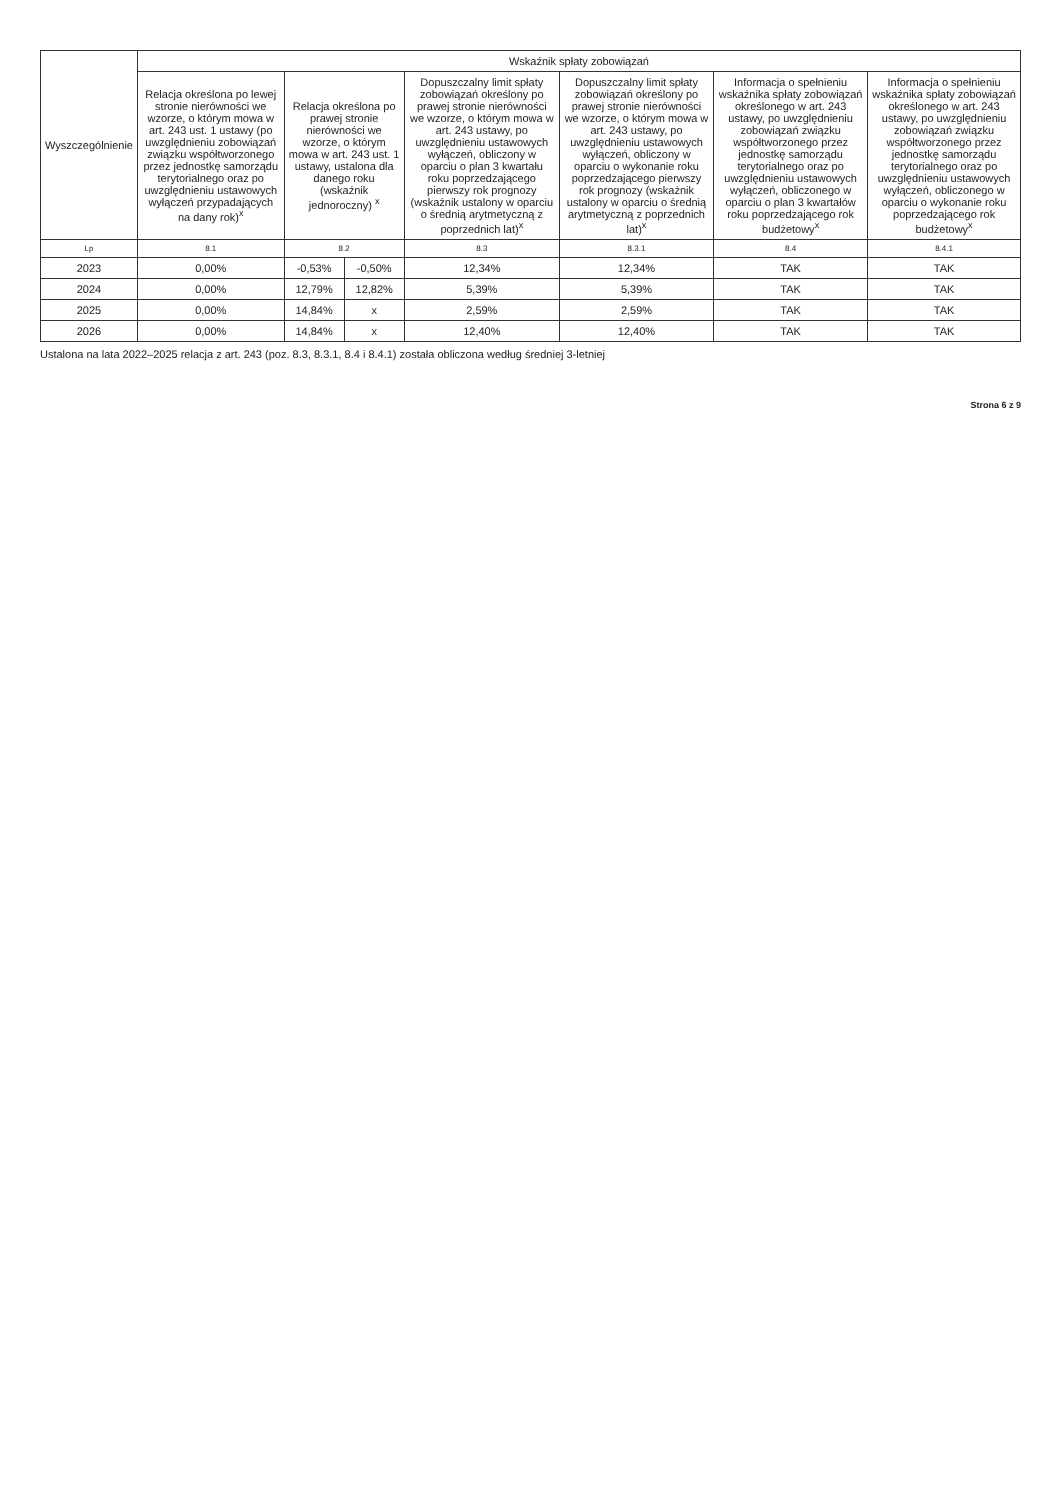| Wyszczególnienie | Wskaźnik spłaty zobowiązań | | | | | | |
| --- | --- | --- | --- | --- | --- | --- | --- |
| | Relacja określona po lewej stronie nierówności we wzorze, o którym mowa w art. 243 ust. 1 ustawy (po uwzględnieniu zobowiązań związku współtworzonego przez jednostkę samorządu terytorialnego oraz po uwzględnieniu ustawowych wyłączeń przypadających na dany rok)<sup>x</sup> | Relacja określona po prawej stronie nierówności we wzorze, o którym mowa w art. 243 ust. 1 ustawy, ustalona dla danego roku (wskaźnik jednoroczny) <sup>x</sup> | | Dopuszczalny limit spłaty zobowiązań określony po prawej stronie nierówności we wzorze, o którym mowa w art. 243 ustawy, po uwzględnieniu ustawowych wyłączeń, obliczony w oparciu o plan 3 kwartału roku poprzedzającego pierwszy rok prognozy (wskaźnik ustalony w oparciu o średnią arytmetyczną z poprzednich lat)<sup>x</sup> | Dopuszczalny limit spłaty zobowiązań określony po prawej stronie nierówności we wzorze, o którym mowa w art. 243 ustawy, po uwzględnieniu ustawowych wyłączeń, obliczony w oparciu o wykonanie roku poprzedzającego pierwszy rok prognozy (wskaźnik ustalony w oparciu o średnią arytmetyczną z poprzednich lat)<sup>x</sup> | Informacja o spełnieniu wskaźnika spłaty zobowiązań określonego w art. 243 ustawy, po uwzględnieniu zobowiązań związku współtworzonego przez jednostkę samorządu terytorialnego oraz po uwzględnieniu ustawowych wyłączeń, obliczonego w oparciu o plan 3 kwartałów roku poprzedzającego rok budżetowy<sup>x</sup> | Informacja o spełnieniu wskaźnika spłaty zobowiązań określonego w art. 243 ustawy, po uwzględnieniu zobowiązań związku współtworzonego przez jednostkę samorządu terytorialnego oraz po uwzględnieniu ustawowych wyłączeń, obliczonego w oparciu o wykonanie roku poprzedzającego rok budżetowy<sup>x</sup> |
| Lp | 8.1 | 8.2 | | 8.3 | 8.3.1 | 8.4 | 8.4.1 |
| 2023 | 0,00% | -0,53% | -0,50% | 12,34% | 12,34% | TAK | TAK |
| 2024 | 0,00% | 12,79% | 12,82% | 5,39% | 5,39% | TAK | TAK |
| 2025 | 0,00% | 14,84% | x | 2,59% | 2,59% | TAK | TAK |
| 2026 | 0,00% | 14,84% | x | 12,40% | 12,40% | TAK | TAK |
Ustalona na lata 2022–2025 relacja z art. 243 (poz. 8.3, 8.3.1, 8.4 i 8.4.1) została obliczona według średniej 3-letniej
Strona 6 z 9